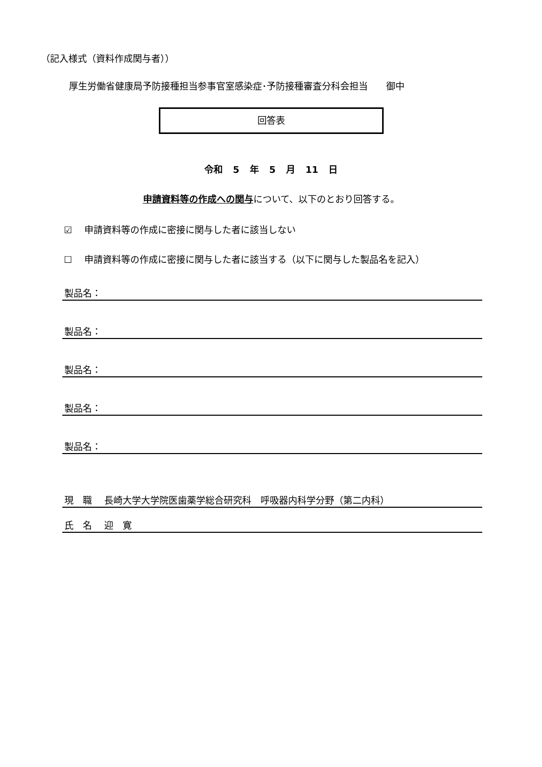（記入様式（資料作成関与者））
厚生労働省健康局予防接種担当参事官室感染症･予防接種審査分科会担当　　御中
回答表
令和 5 年 5 月 11 日
申請資料等の作成への関与について、以下のとおり回答する。
☑　 申請資料等の作成に密接に関与した者に該当しない
☐　 申請資料等の作成に密接に関与した者に該当する（以下に関与した製品名を記入）
製品名：
製品名：
製品名：
製品名：
製品名：
現　職　 長崎大学大学院医歯薬学総合研究科　呼吸器内科学分野（第二内科）
氏　名　 迎　寛